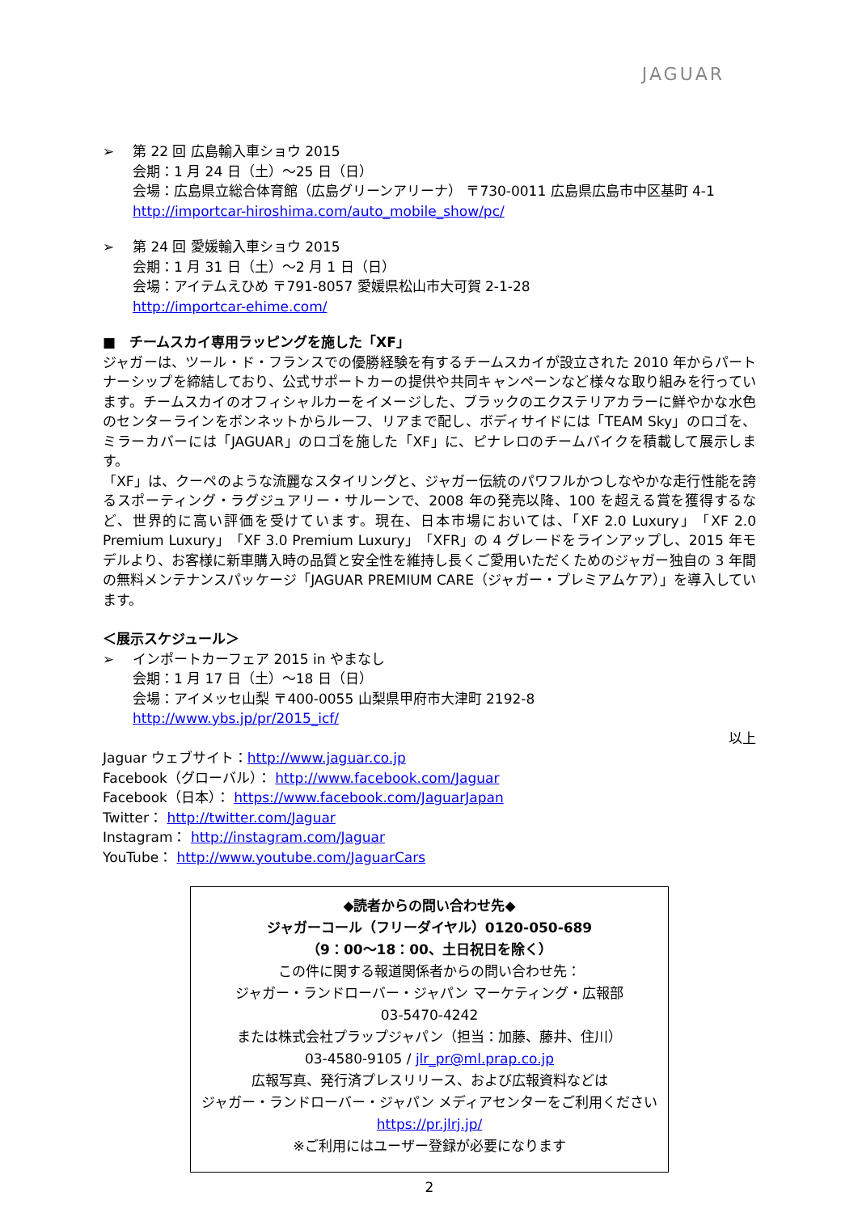JAGUAR
➢ 第 22 回 広島輸入車ショウ 2015
会期：1 月 24 日（土）～25 日（日）
会場：広島県立総合体育館（広島グリーンアリーナ） 〒730-0011 広島県広島市中区基町 4-1
http://importcar-hiroshima.com/auto_mobile_show/pc/
➢ 第 24 回 愛媛輸入車ショウ 2015
会期：1 月 31 日（土）～2 月 1 日（日）
会場：アイテムえひめ 〒791-8057 愛媛県松山市大可賀 2-1-28
http://importcar-ehime.com/
■　チームスカイ専用ラッピングを施した「XF」
ジャガーは、ツール・ド・フランスでの優勝経験を有するチームスカイが設立された 2010 年からパートナーシップを締結しており、公式サポートカーの提供や共同キャンペーンなど様々な取り組みを行っています。チームスカイのオフィシャルカーをイメージした、ブラックのエクステリアカラーに鮮やかな水色のセンターラインをボンネットからルーフ、リアまで配し、ボディサイドには「TEAM Sky」のロゴを、ミラーカバーには「JAGUAR」のロゴを施した「XF」に、ピナレロのチームバイクを積載して展示します。
「XF」は、クーペのような流麗なスタイリングと、ジャガー伝統のパワフルかつしなやかな走行性能を誇るスポーティング・ラグジュアリー・サルーンで、2008 年の発売以降、100 を超える賞を獲得するなど、世界的に高い評価を受けています。現在、日本市場においては、「XF 2.0 Luxury」「XF 2.0 Premium Luxury」「XF 3.0 Premium Luxury」「XFR」の 4 グレードをラインアップし、2015 年モデルより、お客様に新車購入時の品質と安全性を維持し長くご愛用いただくためのジャガー独自の 3 年間の無料メンテナンスパッケージ「JAGUAR PREMIUM CARE（ジャガー・プレミアムケア）」を導入しています。
＜展示スケジュール＞
➢ インポートカーフェア 2015 in やまなし
会期：1 月 17 日（土）～18 日（日）
会場：アイメッセ山梨 〒400-0055 山梨県甲府市大津町 2192-8
http://www.ybs.jp/pr/2015_icf/
以上
Jaguar ウェブサイト：http://www.jaguar.co.jp
Facebook（グローバル）： http://www.facebook.com/Jaguar
Facebook（日本）： https://www.facebook.com/JaguarJapan
Twitter： http://twitter.com/Jaguar
Instagram： http://instagram.com/Jaguar
YouTube： http://www.youtube.com/JaguarCars
◆読者からの問い合わせ先◆
ジャガーコール（フリーダイヤル）0120-050-689
（9：00～18：00、土日祝日を除く）
この件に関する報道関係者からの問い合わせ先：
ジャガー・ランドローバー・ジャパン マーケティング・広報部
03-5470-4242
または株式会社プラップジャパン（担当：加藤、藤井、住川）
03-4580-9105 / jlr_pr@ml.prap.co.jp
広報写真、発行済プレスリリース、および広報資料などは
ジャガー・ランドローバー・ジャパン メディアセンターをご利用ください
https://pr.jlrj.jp/
※ご利用にはユーザー登録が必要になります
2